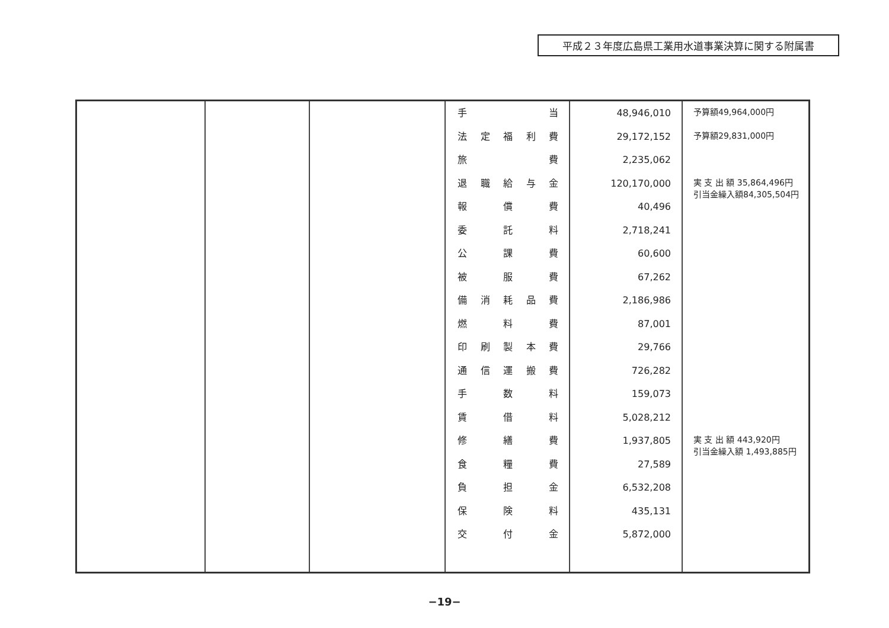平成２３年度広島県工業用水道事業決算に関する附属書
| | | | 手 当 法 定 福 利 費 旅 費 退 職 給 与 金 報 償 費 委 託 料 公 課 費 被 服 費 備 消 耗 品 費 燃 料 費 印 刷 製 本 費 通 信 運 搬 費 手 数 料 賃 借 料 修 繕 費 食 糧 費 負 担 金 保 険 料 交 付 金 | 48,946,010 29,172,152 2,235,062 120,170,000 40,496 2,718,241 60,600 67,262 2,186,986 87,001 29,766 726,282 159,073 5,028,212 1,937,805 27,589 6,532,208 435,131 5,872,000 | 予算額49,964,000円 予算額29,831,000円 実 支 出 額 35,864,496円 引当金繰入額84,305,504円 実 支 出 額 443,920円 引当金繰入額 1,493,885円 |
−19−